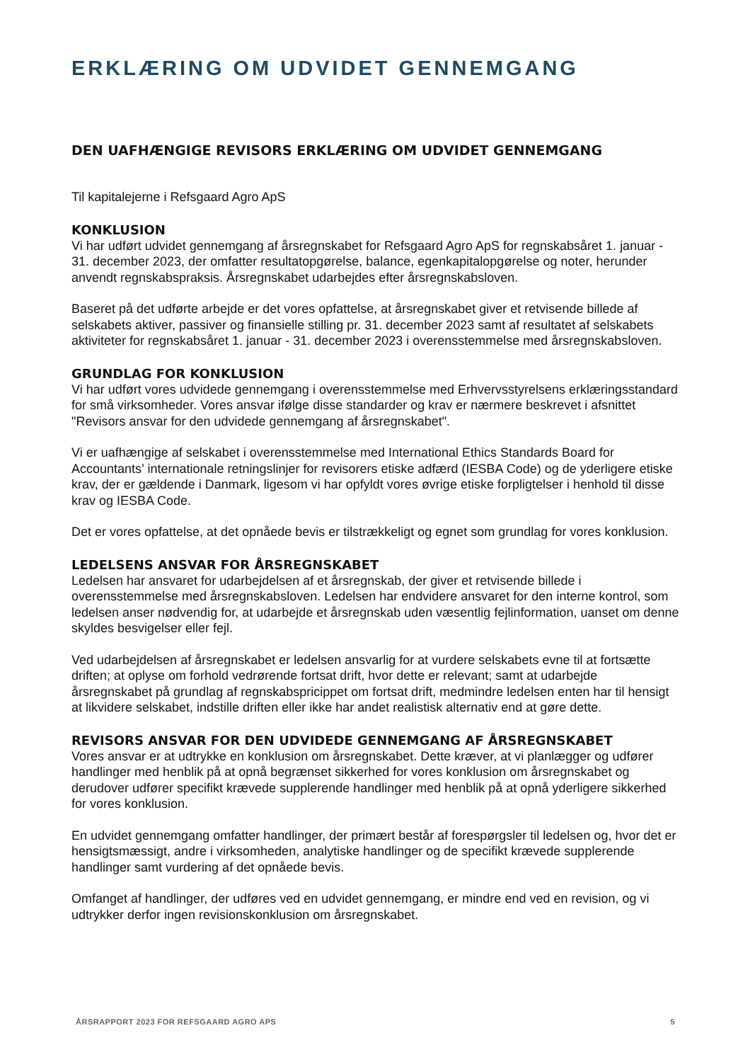ERKLÆRING OM UDVIDET GENNEMGANG
DEN UAFHÆNGIGE REVISORS ERKLÆRING OM UDVIDET GENNEMGANG
Til kapitalejerne i Refsgaard Agro ApS
KONKLUSION
Vi har udført udvidet gennemgang af årsregnskabet for Refsgaard Agro ApS for regnskabsåret 1. januar - 31. december 2023, der omfatter resultatopgørelse, balance, egenkapitalopgørelse og noter, herunder anvendt regnskabspraksis. Årsregnskabet udarbejdes efter årsregnskabsloven.
Baseret på det udførte arbejde er det vores opfattelse, at årsregnskabet giver et retvisende billede af selskabets aktiver, passiver og finansielle stilling pr. 31. december 2023 samt af resultatet af selskabets aktiviteter for regnskabsåret 1. januar - 31. december 2023 i overensstemmelse med årsregnskabsloven.
GRUNDLAG FOR KONKLUSION
Vi har udført vores udvidede gennemgang i overensstemmelse med Erhvervsstyrelsens erklæringsstandard for små virksomheder. Vores ansvar ifølge disse standarder og krav er nærmere beskrevet i afsnittet "Revisors ansvar for den udvidede gennemgang af årsregnskabet".
Vi er uafhængige af selskabet i overensstemmelse med International Ethics Standards Board for Accountants’ internationale retningslinjer for revisorers etiske adfærd (IESBA Code) og de yderligere etiske krav, der er gældende i Danmark, ligesom vi har opfyldt vores øvrige etiske forpligtelser i henhold til disse krav og IESBA Code.
Det er vores opfattelse, at det opnåede bevis er tilstrækkeligt og egnet som grundlag for vores konklusion.
LEDELSENS ANSVAR FOR ÅRSREGNSKABET
Ledelsen har ansvaret for udarbejdelsen af et årsregnskab, der giver et retvisende billede i overensstemmelse med årsregnskabsloven. Ledelsen har endvidere ansvaret for den interne kontrol, som ledelsen anser nødvendig for, at udarbejde et årsregnskab uden væsentlig fejlinformation, uanset om denne skyldes besvigelser eller fejl.
Ved udarbejdelsen af årsregnskabet er ledelsen ansvarlig for at vurdere selskabets evne til at fortsætte driften; at oplyse om forhold vedrørende fortsat drift, hvor dette er relevant; samt at udarbejde årsregnskabet på grundlag af regnskabspricippet om fortsat drift, medmindre ledelsen enten har til hensigt at likvidere selskabet, indstille driften eller ikke har andet realistisk alternativ end at gøre dette.
REVISORS ANSVAR FOR DEN UDVIDEDE GENNEMGANG AF ÅRSREGNSKABET
Vores ansvar er at udtrykke en konklusion om årsregnskabet. Dette kræver, at vi planlægger og udfører handlinger med henblik på at opnå begrænset sikkerhed for vores konklusion om årsregnskabet og derudover udfører specifikt krævede supplerende handlinger med henblik på at opnå yderligere sikkerhed for vores konklusion.
En udvidet gennemgang omfatter handlinger, der primært består af forespørgsler til ledelsen og, hvor det er hensigtsmæssigt, andre i virksomheden, analytiske handlinger og de specifikt krævede supplerende handlinger samt vurdering af det opnåede bevis.
Omfanget af handlinger, der udføres ved en udvidet gennemgang, er mindre end ved en revision, og vi udtrykker derfor ingen revisionskonklusion om årsregnskabet.
ÅRSRAPPORT 2023 FOR REFSGAARD AGRO APS 5